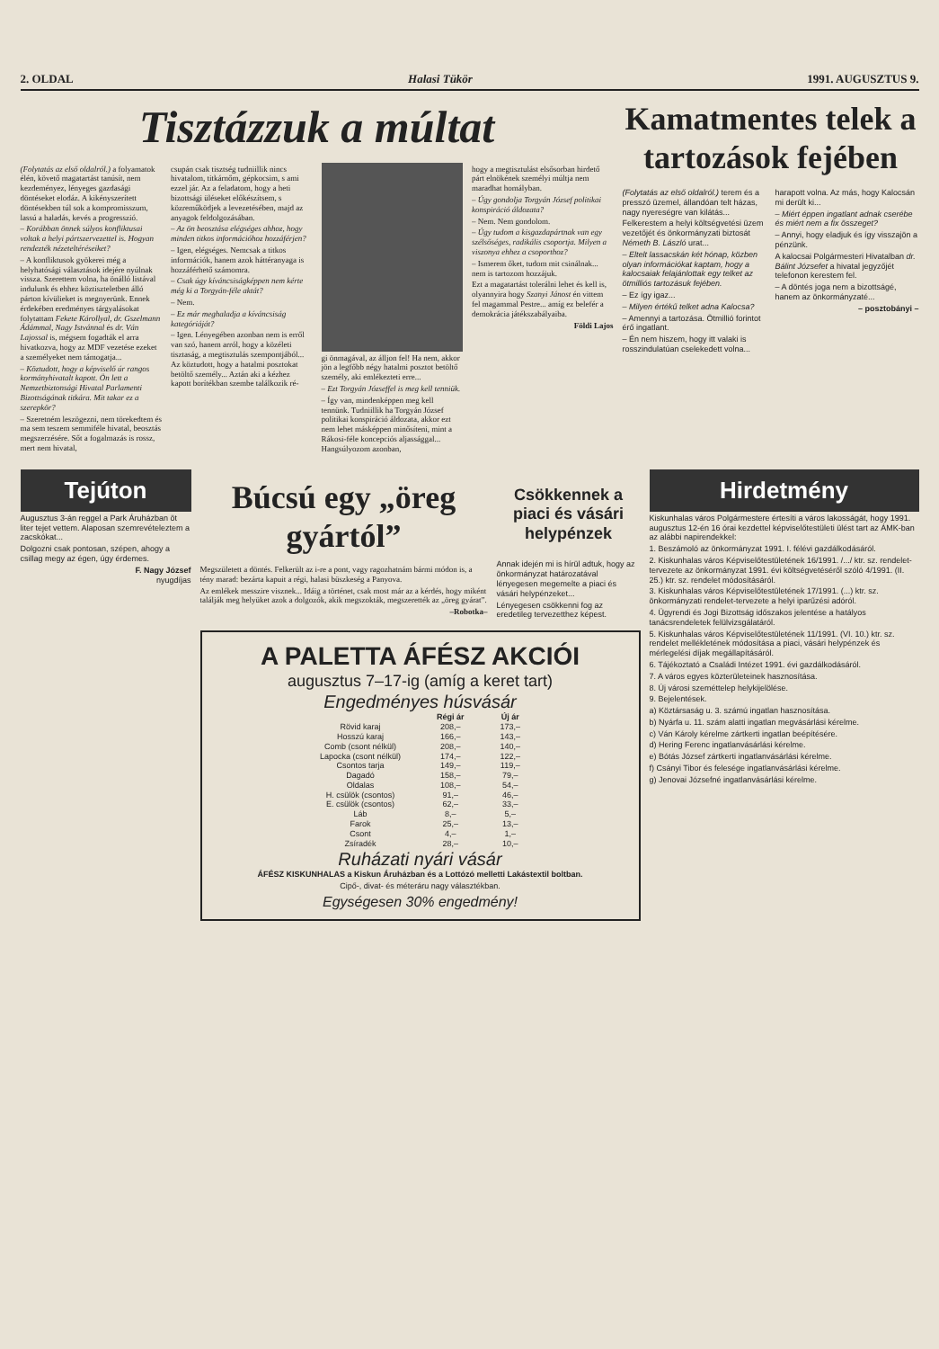2. OLDAL Halasi Tükör 1991. AUGUSZTUS 9.
Tisztázzuk a múltat
(Folytatás az első oldalról.) a folyamatok élén, követő magatartást tanúsít, nem kezdeményez, lényeges gazdasági döntéseket elodáz. A kikényszerített döntésekben túl sok a kompromisszum, lassú a haladás, kevés a progresszió.
– Korábban önnek súlyos konfliktusai voltak a helyi pártszervezettel is. Hogyan rendezték nézeteltéréseiket?
– A konfliktusok gyökerei még a helyhatósági választások idejére nyúlnak vissza. Szerettem volna, ha önálló listával indulunk és ehhez köztiszteletben álló párton kívülieket is megnyerünk. Ennek érdekében eredményes tárgyalásokat folytattam Fekete Károllyal, dr. Gszelmann Ádámmal, Nagy Istvánnal és dr. Ván Lajossal is, mégsem fogadták el arra hivatkozva, hogy az MDF vezetése ezeket a személyeket nem támogatja...
– Köztudott, hogy a képviselő úr rangos kormányhivatalt kapott. Ön lett a Nemzetbiztonsági Hivatal Parlamenti Bizottságának titkára. Mit takar ez a szerepkör?
– Szeretném leszögezni, nem törekedtem és ma sem teszem semmiféle hivatal, beosztás megszerzésére. Sőt a fogalmazás is rossz, mert nem hivatal,
csupán csak tisztség tudniillik nincs hivatalom, titkárnőm, gépkocsim, s ami ezzel jár. Az a feladatom, hogy a heti bizottsági üléseket előkészítsem, s közreműködjek a levezetésében, majd az anyagok feldolgozásában.
– Az ön beosztása elégséges ahhoz, hogy minden titkos információhoz hozzáférjen?
– Igen, elégséges. Nemcsak a titkos információk, hanem azok háttéranyaga is hozzáférhető számomra.
– Csak úgy kíváncsiságképpen nem kérte még ki a Torgyán-féle aktát?
– Nem.
– Ez már meghaladja a kíváncsiság kategóriáját?
– Igen. Lényegében azonban nem is erről van szó, hanem arról, hogy a közéleti tisztaság, a megtisztulás szempontjából... Az köztudott, hogy a hatalmi posztokat betöltő személy... Aztán aki a kézhez kapott borítékban szembe találkozik ré-
gi önmagával, az álljon fel! Ha nem, akkor jön a legfőbb négy hatalmi posztot betöltő személy, aki emlékezteti erre...
– Ezt Torgyán Józseffel is meg kell tenniük.
– Így van, mindenképpen meg kell tennünk. Tudniillik ha Torgyán József politikai konspiráció áldozata, akkor ezt nem lehet másképpen minősíteni, mint a Rákosi-féle koncepciós aljassággal... Hangsúlyozom azonban,
hogy a megtisztulást elsősorban hirdető párt elnökének személyi múltja nem maradhat homályban.
– Úgy gondolja Torgyán József politikai konspiráció áldozata?
– Nem. Nem gondolom.
– Úgy tudom a kisgazdapártnak van egy szélsőséges, radikális csoportja. Milyen a viszonya ehhez a csoporthoz?
– Ismerem őket, tudom mit csinálnak... nem is tartozom hozzájuk.
Ezt a magatartást tolerálni lehet és kell is, olyannyira hogy Szanyi Jánost én vittem fel magammal Pestre... amíg ez belefér a demokrácia játékszabályaiba.
Földi Lajos
Kamatmentes telek a tartozások fejében
(Folytatás az első oldalról.) terem és a presszó üzemel, állandóan telt házas, nagy nyereségre van kilátás...
Felkerestem a helyi költségvetési üzem vezetőjét és önkormányzati biztosát Németh B. László urat...
– Eltelt lassacskán két hónap, közben olyan információkat kaptam, hogy a kalocsaiak felajánlottak egy telket az ötmilliós tartozásuk fejében.
– Ez így igaz...
– Milyen értékű telket adna Kalocsa?
– Amennyi a tartozása. Ötmillió forintot érő ingatlant.
– Én nem hiszem, hogy itt valaki is rosszindulatúan cselekedett volna...
harapott volna. Az más, hogy Kalocsán mi derült ki...
– Miért éppen ingatlant adnak cserébe és miért nem a fix összeget?
– Annyi, hogy eladjuk és így visszajön a pénzünk.
A kalocsai Polgármesteri Hivatalban dr. Bálint Józsefet a hivatal jegyzőjét telefonon kerestem fel.
– A döntés joga nem a bizottságé, hanem az önkormányzaté...
– posztobányi –
Tejúton
Augusztus 3-án reggel a Park Áruházban öt liter tejet vettem. Alaposan szemrevételeztem a zacskókat...
Dolgozni csak pontosan, szépen, ahogy a csillag megy az égen, úgy érdemes.
F. Nagy József
nyugdíjas
Búcsú egy „öreg gyártól”
Megszületett a döntés. Felkerült az i-re a pont, vagy ragozhatnám bármi módon is, a tény marad: bezárta kapuit a régi, halasi büszkeség a Panyova.
Az emlékek messzire visznek... Idáig a történet, csak most már az a kérdés, hogy miként találják meg helyüket azok a dolgozók, akik megszokták, megszerették az „öreg gyárat”.
–Robotka–
Csökkennek a piaci és vásári helypénzek
Annak idején mi is hírül adtuk, hogy az önkormányzat határozatával lényegesen megemelte a piaci és vásári helypénzeket...
Lényegesen csökkenni fog az eredetileg tervezetthez képest.
A PALETTA ÁFÉSZ AKCIÓI
augusztus 7–17-ig (amíg a keret tart)
Engedményes húsvásár
| | Régi ár | Új ár |
| --- | --- | --- |
| Rövid karaj | 208,– | 173,– |
| Hosszú karaj | 166,– | 143,– |
| Comb (csont nélkül) | 208,– | 140,– |
| Lapocka (csont nélkül) | 174,– | 122,– |
| Csontos tarja | 149,– | 119,– |
| Dagadó | 158,– | 79,– |
| Oldalas | 108,– | 54,– |
| H. csülök (csontos) | 91,– | 46,– |
| E. csülök (csontos) | 62,– | 33,– |
| Láb | 8,– | 5,– |
| Farok | 25,– | 13,– |
| Csont | 4,– | 1,– |
| Zsíradék | 28,– | 10,– |
Ruházati nyári vásár
ÁFÉSZ KISKUNHALAS a Kiskun Áruházban és a Lottózó melletti Lakástextil boltban.
Cipő-, divat- és méteráru nagy választékban.
Egységesen 30% engedmény!
Hirdetmény
Kiskunhalas város Polgármestere értesíti a város lakosságát, hogy 1991. augusztus 12-én 16 órai kezdettel képviselőtestületi ülést tart az ÁMK-ban az alábbi napirendekkel:
1. Beszámoló az önkormányzat 1991. I. félévi gazdálkodásáról.
2. Kiskunhalas város Képviselőtestületének 16/1991. /.../ ktr. sz. rendelet-tervezete az önkormányzat 1991. évi költségvetéséről szóló 4/1991. (II. 25.) ktr. sz. rendelet módosításáról.
3. Kiskunhalas város Képviselőtestületének 17/1991. (...) ktr. sz. önkormányzati rendelet-tervezete a helyi iparűzési adóról.
4. Ügyrendi és Jogi Bizottság időszakos jelentése a hatályos tanácsrendeletek felülvizsgálatáról.
5. Kiskunhalas város Képviselőtestületének 11/1991. (VI. 10.) ktr. sz. rendelet mellékletének módosítása a piaci, vásári helypénzek és mérlegelési díjak megállapításáról.
6. Tájékoztató a Családi Intézet 1991. évi gazdálkodásáról.
7. A város egyes közterületeinek hasznosítása.
8. Új városi szeméttelep helykijelölése.
9. Bejelentések.
a) Köztársaság u. 3. számú ingatlan hasznosítása.
b) Nyárfa u. 11. szám alatti ingatlan megvásárlási kérelme.
c) Ván Károly kérelme zártkerti ingatlan beépítésére.
d) Hering Ferenc ingatlanvásárlási kérelme.
e) Bótás József zártkerti ingatlanvásárlási kérelme.
f) Csányi Tibor és felesége ingatlanvásárlási kérelme.
g) Jenovai Józsefné ingatlanvásárlási kérelme.